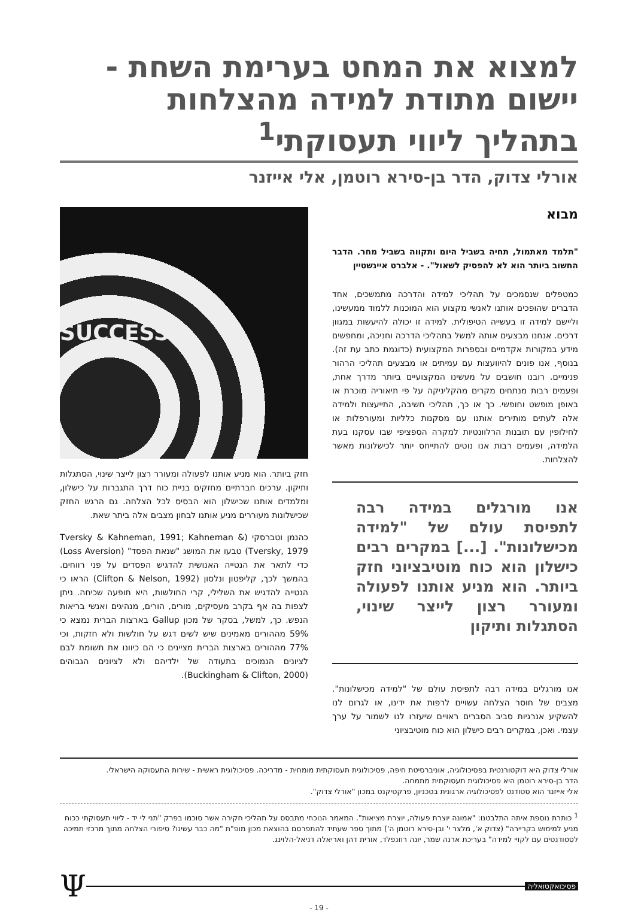למצוא את המחט בערימת השחת - יישום מתודת למידה מהצלחות בתהליך ליווי תעסוקתי<sup>1</sup>
אורלי צדוק, הדר בן-סירא רוטמן, אלי אייזנר
מבוא
"תלמד מאתמול, תחיה בשביל היום ותקווה בשביל מחר. הדבר החשוב ביותר הוא לא להפסיק לשאול". - אלברט איינשטיין
כמטפלים שנסמכים על תהליכי למידה והדרכה מתמשכים, אחד הדברים שהופכים אותנו לאנשי מקצוע הוא המוכנות ללמוד ממעשינו, וליישם למידה זו בעשייה הטיפולית. למידה זו יכולה להיעשות במגוון דרכים. אנחנו מבצעים אותה למשל בתהליכי הדרכה וחניכה, ומחפשים מידע במקורות אקדמיים ובספרות המקצועית (כדוגמת כתב עת זה). בנוסף, אנו פונים להיוועצות עם עמיתים או מבצעים תהליכי הרהור פנימיים. רובנו חושבים על מעשינו המקצועיים ביותר מדרך אחת, ופעמים רבות מנתחים מקרים מהקליניקה על פי תיאוריה מוכרת או באופן מופשט וחופשי. כך או כך, תהליכי חשיבה, התייעצות ולמידה אלה לעתים מותירים אותנו עם מסקנות כלליות ומעורפלות או לחילופין עם תובנות הרלוונטיות למקרה הספציפי שבו עסקנו בעת הלמידה, ופעמים רבות אנו נוטים להתייחס יותר לכישלונות מאשר להצלחות.
אנו מורגלים במידה רבה לתפיסת עולם של "למידה מכישלונות". [...] במקרים רבים כישלון הוא כוח מוטיבציוני חזק ביותר. הוא מניע אותנו לפעולה ומעורר רצון לייצר שינוי, הסתגלות ותיקון
אנו מורגלים במידה רבה לתפיסת עולם של "למידה מכישלונות". מצבים של חוסר הצלחה עשויים לרפות את ידינו, או לגרום לנו להשקיע אנרגיות סביב הסברים ראויים שיעזרו לנו לשמור על ערך עצמי. ואכן, במקרים רבים כישלון הוא כוח מוטיבציוני
SUCCESS
חזק ביותר. הוא מניע אותנו לפעולה ומעורר רצון לייצר שינוי, הסתגלות ותיקון. ערכים חברתיים מחזקים בניית כוח דרך התגברות על כישלון, ומלמדים אותנו שכישלון הוא הבסיס לכל הצלחה. גם הרגש החזק שכישלונות מעוררים מניע אותנו לבחון מצבים אלה ביתר שאת.
כהנמן וטברסקי (Tversky & Kahneman, 1991; Kahneman & Tversky, 1979) טבעו את המושג "שנאת הפסד" (Loss Aversion) כדי לתאר את הנטייה האנושית להדגיש הפסדים על פני רווחים. בהמשך לכך, קליפטון ונלסון (Clifton & Nelson, 1992) הראו כי הנטייה להדגיש את השלילי, קרי החולשות, היא תופעה שכיחה. ניתן לצפות בה אף בקרב מעסיקים, מורים, הורים, מנהיגים ואנשי בריאות הנפש. כך, למשל, בסקר של מכון Gallup בארצות הברית נמצא כי 59% מההורים מאמינים שיש לשים דגש על חולשות ולא חזקות, וכי 77% מההורים בארצות הברית מציינים כי הם כיוונו את תשומת לבם לציונים הנמוכים בתעודה של ילדיהם ולא לציונים הגבוהים (Buckingham & Clifton, 2000).
אורלי צדוק היא דוקטורנטית בפסיכולוגיה, אוניברסיטת חיפה, פסיכולוגית תעסוקתית מומחית - מדריכה. פסיכולוגית ראשית - שירות התעסוקה הישראלי.
הדר בן-סירא רוטמן היא פסיכולוגית תעסוקתית מתמחה.
אלי אייזנר הוא סטודנט לפסיכולוגיה ארגונית בטכניון, פרקטיקנט במכון "אורלי צדוק".
<sup>1</sup> כותרת נוספת איתה התלבטנו: "אמונה יוצרת פעולה, יוצרת מציאות". המאמר הנוכחי מתבסס על תהליכי חקירה אשר סוכמו בפרק "תני לי יד - ליווי תעסוקתי ככוח מניע למימוש בקריירה" (צדוק א', מלצר י' ובן-סירא רוטמן ה') מתוך ספר שעתיד להתפרסם בהוצאת מכון מופ"ת "מה כבר עשינו? סיפורי הצלחה מתוך מרכזי תמיכה לסטודנטים עם לקויי למידה" בעריכת ארנה שמר, יונה רוזנפלד, אורית דהן ואריאלה דניאל-הלוינג.
פסיכואקטואליה
Ψ
- 19 -